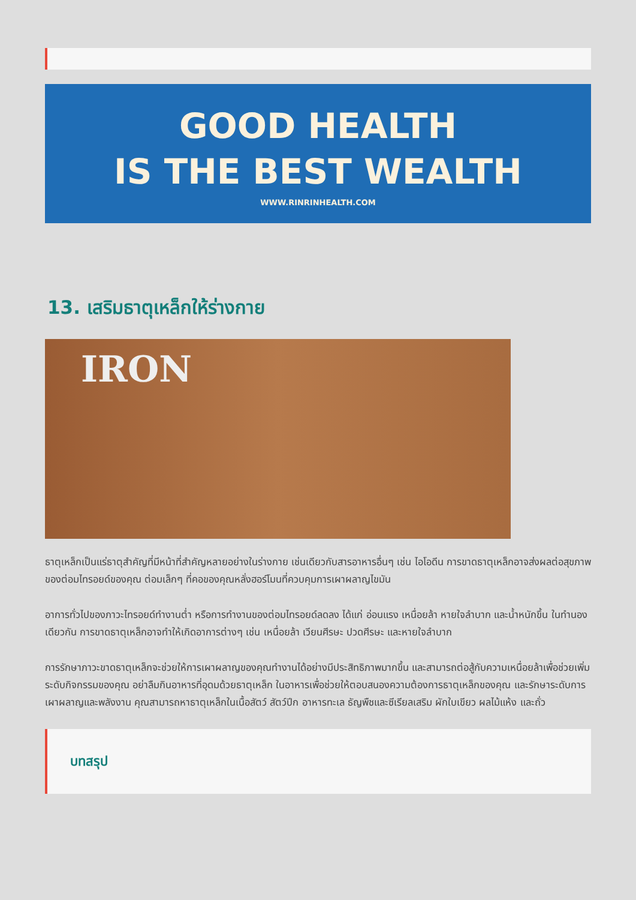GOOD HEALTH
IS THE BEST WEALTH
WWW.RINRINHEALTH.COM
13. เสริมธาตุเหล็กให้ร่างกาย
IRON
ธาตุเหล็กเป็นแร่ธาตุสำคัญที่มีหน้าที่สำคัญหลายอย่างในร่างกาย เช่นเดียวกับสารอาหารอื่นๆ เช่น ไอโอดีน การขาดธาตุเหล็กอาจส่งผลต่อสุขภาพของต่อมไทรอยด์ของคุณ ต่อมเล็กๆ ที่คอของคุณหลั่งฮอร์โมนที่ควบคุมการเผาผลาญไขมัน
อาการทั่วไปของภาวะไทรอยด์ทำงานต่ำ หรือการทำงานของต่อมไทรอยด์ลดลง ได้แก่ อ่อนแรง เหนื่อยล้า หายใจลำบาก และน้ำหนักขึ้น ในทำนองเดียวกัน การขาดธาตุเหล็กอาจทำให้เกิดอาการต่างๆ เช่น เหนื่อยล้า เวียนศีรษะ ปวดศีรษะ และหายใจลำบาก
การรักษาภาวะขาดธาตุเหล็กจะช่วยให้การเผาผลาญของคุณทำงานได้อย่างมีประสิทธิภาพมากขึ้น และสามารถต่อสู้กับความเหนื่อยล้าเพื่อช่วยเพิ่มระดับกิจกรรมของคุณ อย่าลืมกินอาหารที่อุดมด้วยธาตุเหล็ก ในอาหารเพื่อช่วยให้ตอบสนองความต้องการธาตุเหล็กของคุณ และรักษาระดับการเผาผลาญและพลังงาน คุณสามารถหาธาตุเหล็กในเนื้อสัตว์ สัตว์ปีก อาหารทะเล ธัญพืชและซีเรียลเสริม ผักใบเขียว ผลไม้แห้ง และถั่ว
บทสรุป